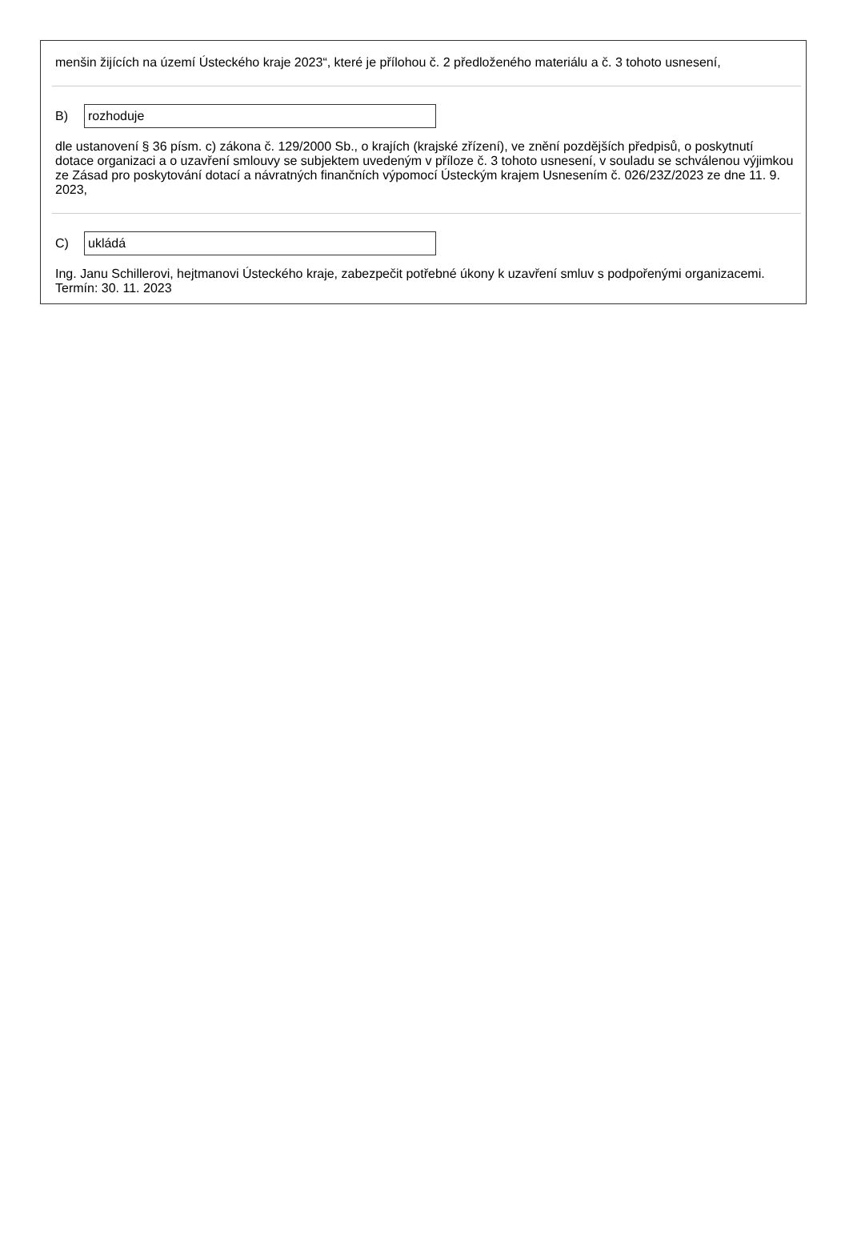menšin žijících na území Ústeckého kraje 2023“, které je přílohou č. 2 předloženého materiálu a č. 3 tohoto usnesení,
B) rozhoduje
dle ustanovení § 36 písm. c) zákona č. 129/2000 Sb., o krajích (krajské zřízení), ve znění pozdějších předpisů, o poskytnutí dotace organizaci a o uzavření smlouvy se subjektem uvedeným v příloze č. 3 tohoto usnesení, v souladu se schválenou výjimkou ze Zásad pro poskytování dotací a návratných finančních výpomocí Ústeckým krajem Usnesením č. 026/23Z/2023 ze dne 11. 9. 2023,
C) ukládá
Ing. Janu Schillerovi, hejtmanovi Ústeckého kraje, zabezpečit potřebné úkony k uzavření smluv s podpořenými organizacemi.
Termín: 30. 11. 2023